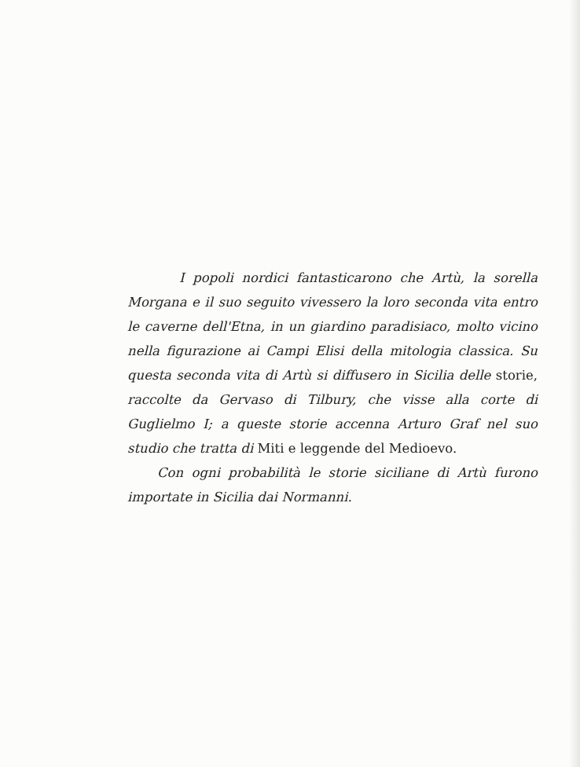I popoli nordici fantasticarono che Artù, la sorella Morgana e il suo seguito vivessero la loro seconda vita entro le caverne dell'Etna, in un giardino paradisiaco, molto vicino nella figurazione ai Campi Elisi della mitologia classica. Su questa seconda vita di Artù si diffusero in Sicilia delle storie, raccolte da Gervaso di Tilbury, che visse alla corte di Guglielmo I; a queste storie accenna Arturo Graf nel suo studio che tratta di Miti e leggende del Medioevo.
Con ogni probabilità le storie siciliane di Artù furono importate in Sicilia dai Normanni.